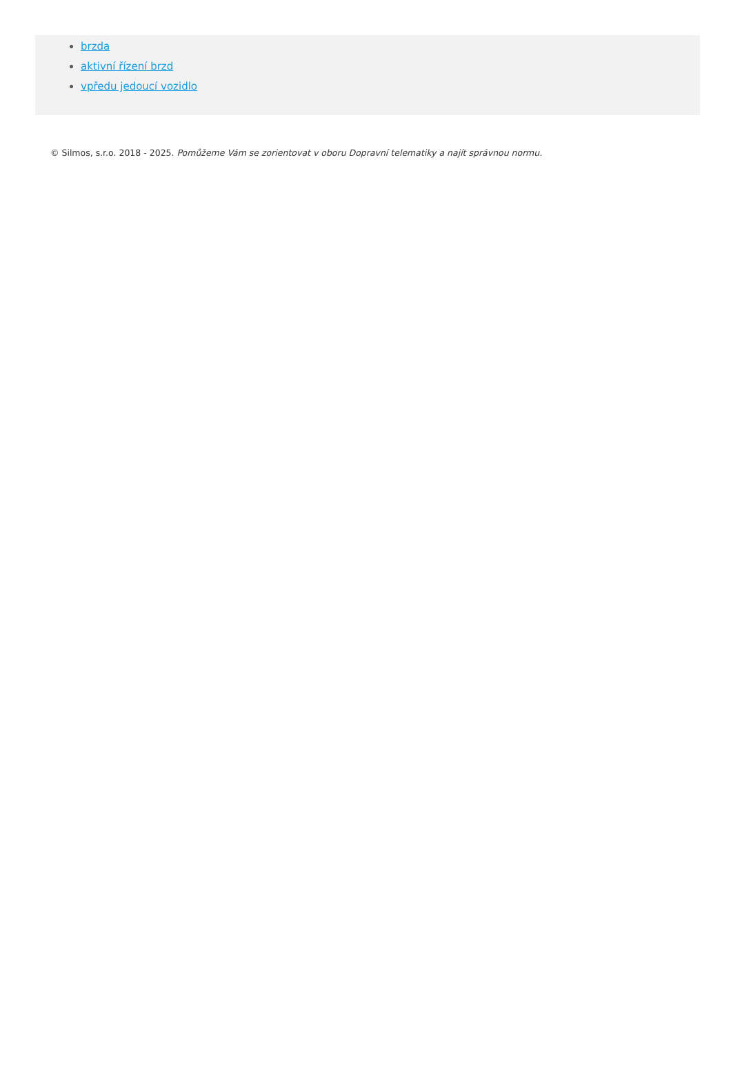brzda
aktivní řízení brzd
vpředu jedoucí vozidlo
© Silmos, s.r.o. 2018 - 2025. Pomůžeme Vám se zorientovat v oboru Dopravní telematiky a najít správnou normu.